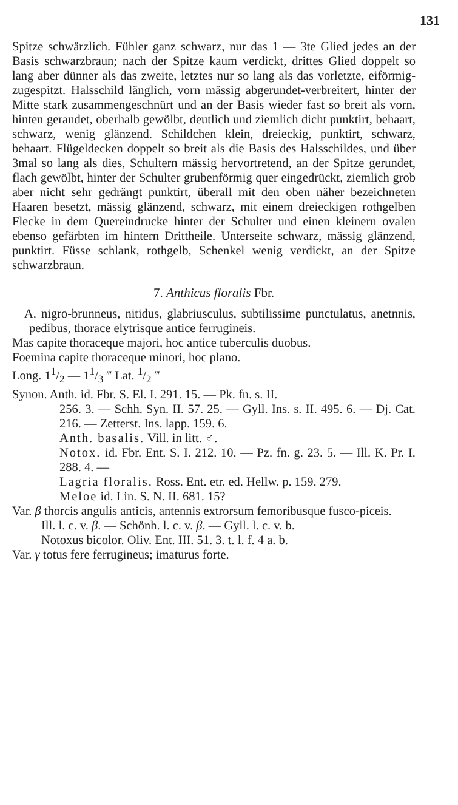131
Spitze schwärzlich. Fühler ganz schwarz, nur das 1 — 3te Glied jedes an der Basis schwarzbraun; nach der Spitze kaum verdickt, drittes Glied doppelt so lang aber dünner als das zweite, letztes nur so lang als das vorletzte, eiförmig-zugespitzt. Halsschild länglich, vorn mässig abgerundet-verbreitert, hinter der Mitte stark zusammengeschnürt und an der Basis wieder fast so breit als vorn, hinten gerandet, oberhalb gewölbt, deutlich und ziemlich dicht punktirt, behaart, schwarz, wenig glänzend. Schildchen klein, dreieckig, punktirt, schwarz, behaart. Flügeldecken doppelt so breit als die Basis des Halsschildes, und über 3mal so lang als dies, Schultern mässig hervortretend, an der Spitze gerundet, flach gewölbt, hinter der Schulter grubenförmig quer eingedrückt, ziemlich grob aber nicht sehr gedrängt punktirt, überall mit den oben näher bezeichneten Haaren besetzt, mässig glänzend, schwarz, mit einem dreieckigen rothgelben Flecke in dem Quereindrucke hinter der Schulter und einen kleinern ovalen ebenso gefärbten im hintern Drittheile. Unterseite schwarz, mässig glänzend, punktirt. Füsse schlank, rothgelb, Schenkel wenig verdickt, an der Spitze schwarzbraun.
7. Anthicus floralis Fbr.
A. nigro-brunneus, nitidus, glabriusculus, subtilissime punctulatus, anetnnis, pedibus, thorace elytrisque antice ferrugineis.
Mas capite thoraceque majori, hoc antice tuberculis duobus.
Foemina capite thoraceque minori, hoc plano.
Long. 11/2 — 11/3 ‴ Lat. 1/2 ‴
Synon. Anth. id. Fbr. S. El. I. 291. 15. — Pk. fn. s. II.
256. 3. — Schh. Syn. II. 57. 25. — Gyll. Ins. s. II. 495. 6. — Dj. Cat. 216. — Zetterst. Ins. lapp. 159. 6.
Anth. basalis. Vill. in litt. ♂.
Notox. id. Fbr. Ent. S. I. 212. 10. — Pz. fn. g. 23. 5. — Ill. K. Pr. I. 288. 4. —
Lagria floralis. Ross. Ent. etr. ed. Hellw. p. 159. 279.
Meloe id. Lin. S. N. II. 681. 15?
Var. β thorcis angulis anticis, antennis extrorsum femoribusque fusco-piceis.
Ill. l. c. v. β. — Schönh. l. c. v. β. — Gyll. l. c. v. b.
Notoxus bicolor. Oliv. Ent. III. 51. 3. t. l. f. 4 a. b.
Var. γ totus fere ferrugineus; imaturus forte.